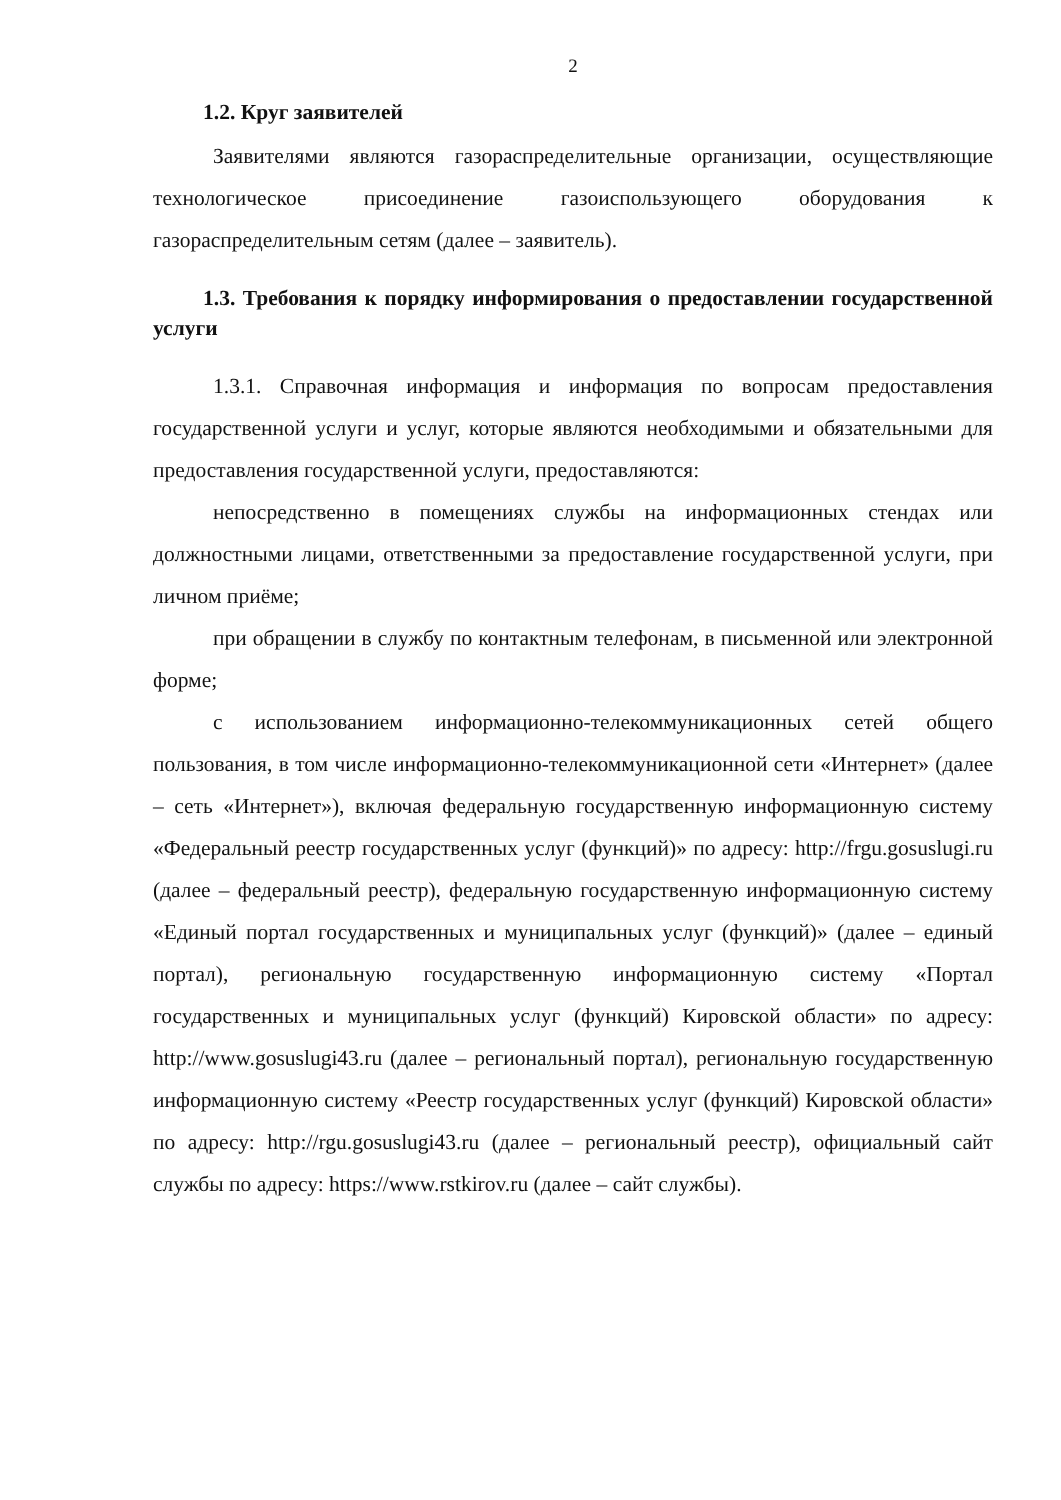2
1.2. Круг заявителей
Заявителями являются газораспределительные организации, осуществляющие технологическое присоединение газоиспользующего оборудования к газораспределительным сетям (далее – заявитель).
1.3. Требования к порядку информирования о предоставлении государственной услуги
1.3.1. Справочная информация и информация по вопросам предоставления государственной услуги и услуг, которые являются необходимыми и обязательными для предоставления государственной услуги, предоставляются:
непосредственно в помещениях службы на информационных стендах или должностными лицами, ответственными за предоставление государственной услуги, при личном приёме;
при обращении в службу по контактным телефонам, в письменной или электронной форме;
с использованием информационно-телекоммуникационных сетей общего пользования, в том числе информационно-телекоммуникационной сети «Интернет» (далее – сеть «Интернет»), включая федеральную государственную информационную систему «Федеральный реестр государственных услуг (функций)» по адресу: http://frgu.gosuslugi.ru (далее – федеральный реестр), федеральную государственную информационную систему «Единый портал государственных и муниципальных услуг (функций)» (далее – единый портал), региональную государственную информационную систему «Портал государственных и муниципальных услуг (функций) Кировской области» по адресу: http://www.gosuslugi43.ru (далее – региональный портал), региональную государственную информационную систему «Реестр государственных услуг (функций) Кировской области» по адресу: http://rgu.gosuslugi43.ru (далее – региональный реестр), официальный сайт службы по адресу: https://www.rstkirov.ru (далее – сайт службы).